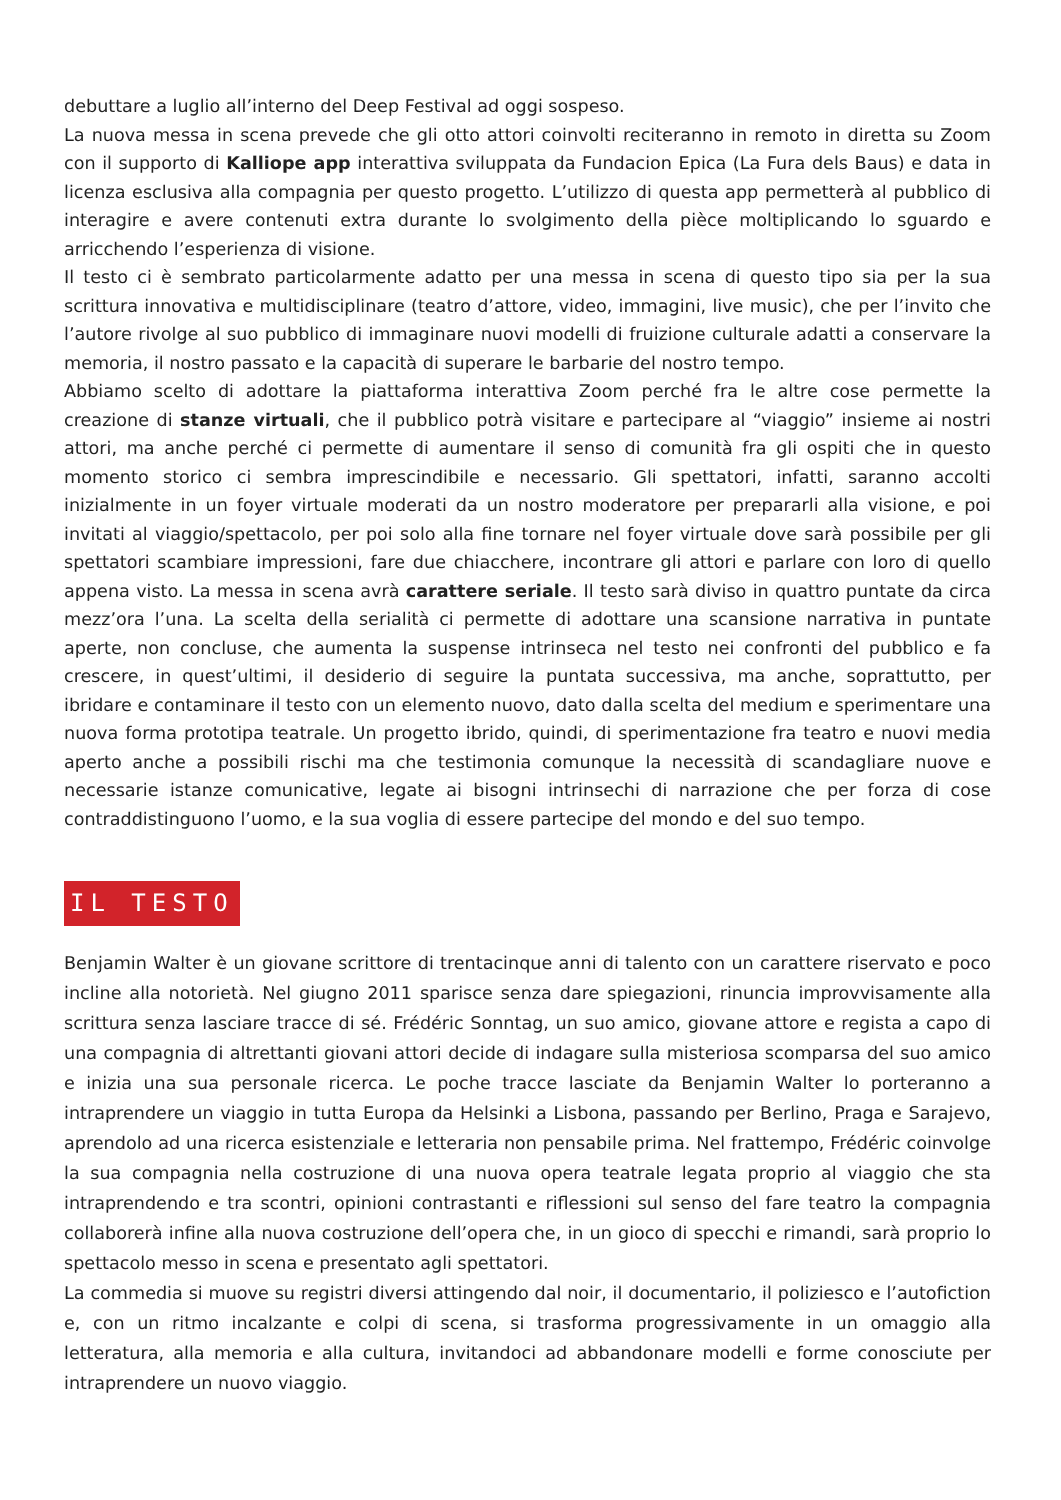debuttare a luglio all’interno del Deep Festival ad oggi sospeso.
La nuova messa in scena prevede che gli otto attori coinvolti reciteranno in remoto in diretta su Zoom con il supporto di Kalliope app interattiva sviluppata da Fundacion Epica (La Fura dels Baus) e data in licenza esclusiva alla compagnia per questo progetto. L’utilizzo di questa app permetterà al pubblico di interagire e avere contenuti extra durante lo svolgimento della pièce moltiplicando lo sguardo e arricchendo l’esperienza di visione.
Il testo ci è sembrato particolarmente adatto per una messa in scena di questo tipo sia per la sua scrittura innovativa e multidisciplinare (teatro d’attore, video, immagini, live music), che per l’invito che l’autore rivolge al suo pubblico di immaginare nuovi modelli di fruizione culturale adatti a conservare la memoria, il nostro passato e la capacità di superare le barbarie del nostro tempo.
Abbiamo scelto di adottare la piattaforma interattiva Zoom perché fra le altre cose permette la creazione di stanze virtuali, che il pubblico potrà visitare e partecipare al “viaggio” insieme ai nostri attori, ma anche perché ci permette di aumentare il senso di comunità fra gli ospiti che in questo momento storico ci sembra imprescindibile e necessario. Gli spettatori, infatti, saranno accolti inizialmente in un foyer virtuale moderati da un nostro moderatore per prepararli alla visione, e poi invitati al viaggio/spettacolo, per poi solo alla fine tornare nel foyer virtuale dove sarà possibile per gli spettatori scambiare impressioni, fare due chiacchere, incontrare gli attori e parlare con loro di quello appena visto. La messa in scena avrà carattere seriale. Il testo sarà diviso in quattro puntate da circa mezz’ora l’una. La scelta della serialità ci permette di adottare una scansione narrativa in puntate aperte, non concluse, che aumenta la suspense intrinseca nel testo nei confronti del pubblico e fa crescere, in quest’ultimi, il desiderio di seguire la puntata successiva, ma anche, soprattutto, per ibridare e contaminare il testo con un elemento nuovo, dato dalla scelta del medium e sperimentare una nuova forma prototipa teatrale. Un progetto ibrido, quindi, di sperimentazione fra teatro e nuovi media aperto anche a possibili rischi ma che testimonia comunque la necessità di scandagliare nuove e necessarie istanze comunicative, legate ai bisogni intrinsechi di narrazione che per forza di cose contraddistinguono l’uomo, e la sua voglia di essere partecipe del mondo e del suo tempo.
IL TESTO
Benjamin Walter è un giovane scrittore di trentacinque anni di talento con un carattere riservato e poco incline alla notorietà. Nel giugno 2011 sparisce senza dare spiegazioni, rinuncia improvvisamente alla scrittura senza lasciare tracce di sé. Frédéric Sonntag, un suo amico, giovane attore e regista a capo di una compagnia di altrettanti giovani attori decide di indagare sulla misteriosa scomparsa del suo amico e inizia una sua personale ricerca. Le poche tracce lasciate da Benjamin Walter lo porteranno a intraprendere un viaggio in tutta Europa da Helsinki a Lisbona, passando per Berlino, Praga e Sarajevo, aprendolo ad una ricerca esistenziale e letteraria non pensabile prima. Nel frattempo, Frédéric coinvolge la sua compagnia nella costruzione di una nuova opera teatrale legata proprio al viaggio che sta intraprendendo e tra scontri, opinioni contrastanti e riflessioni sul senso del fare teatro la compagnia collaborerà infine alla nuova costruzione dell’opera che, in un gioco di specchi e rimandi, sarà proprio lo spettacolo messo in scena e presentato agli spettatori.
La commedia si muove su registri diversi attingendo dal noir, il documentario, il poliziesco e l’autofiction e, con un ritmo incalzante e colpi di scena, si trasforma progressivamente in un omaggio alla letteratura, alla memoria e alla cultura, invitandoci ad abbandonare modelli e forme conosciute per intraprendere un nuovo viaggio.